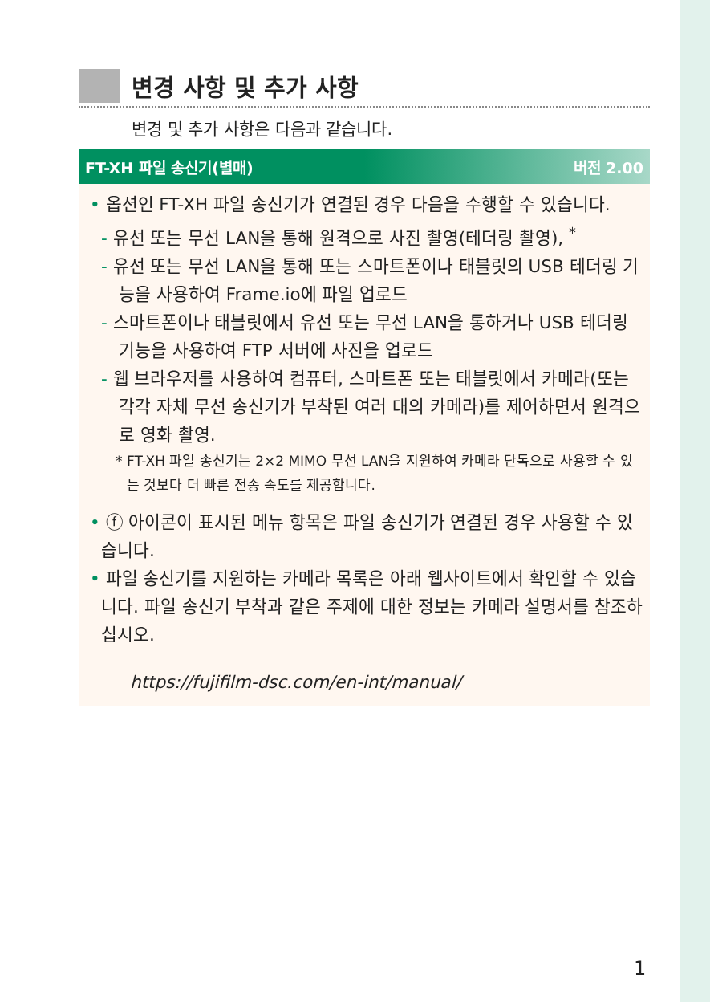변경 사항 및 추가 사항
변경 및 추가 사항은 다음과 같습니다.
FT-XH 파일 송신기(별매) 버전 2.00
• 옵션인 FT-XH 파일 송신기가 연결된 경우 다음을 수행할 수 있습니다.
- 유선 또는 무선 LAN을 통해 원격으로 사진 촬영(테더링 촬영), <sup>*</sup>
- 유선 또는 무선 LAN을 통해 또는 스마트폰이나 태블릿의 USB 테더링 기능을 사용하여 Frame.io에 파일 업로드
- 스마트폰이나 태블릿에서 유선 또는 무선 LAN을 통하거나 USB 테더링 기능을 사용하여 FTP 서버에 사진을 업로드
- 웹 브라우저를 사용하여 컴퓨터, 스마트폰 또는 태블릿에서 카메라(또는 각각 자체 무선 송신기가 부착된 여러 대의 카메라)를 제어하면서 원격으로 영화 촬영.
* FT-XH 파일 송신기는 2×2 MIMO 무선 LAN을 지원하여 카메라 단독으로 사용할 수 있는 것보다 더 빠른 전송 속도를 제공합니다.
• ⓕ 아이콘이 표시된 메뉴 항목은 파일 송신기가 연결된 경우 사용할 수 있습니다.
• 파일 송신기를 지원하는 카메라 목록은 아래 웹사이트에서 확인할 수 있습니다. 파일 송신기 부착과 같은 주제에 대한 정보는 카메라 설명서를 참조하십시오.
https://fujifilm-dsc.com/en-int/manual/
1